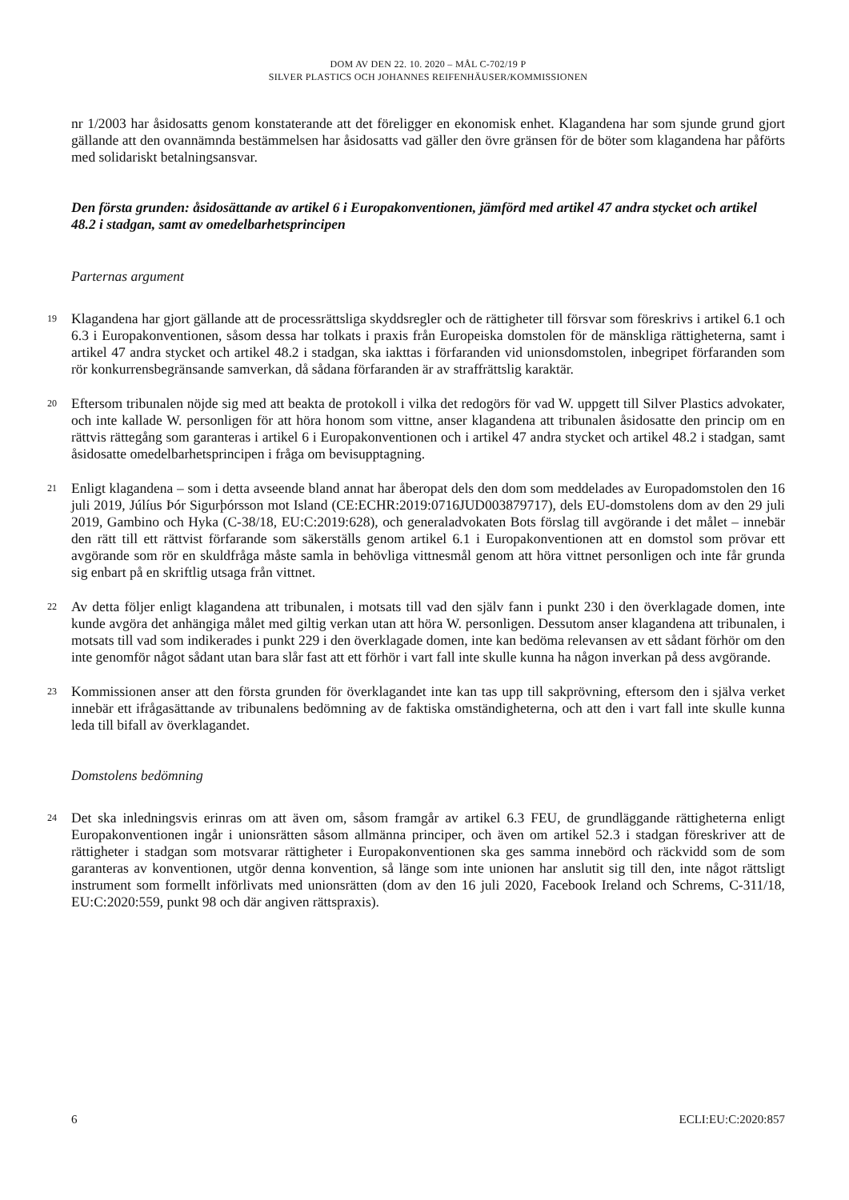DOM AV DEN 22. 10. 2020 – MÅL C-702/19 P
SILVER PLASTICS OCH JOHANNES REIFENHÄUSER/KOMMISSIONEN
nr 1/2003 har åsidosatts genom konstaterande att det föreligger en ekonomisk enhet. Klagandena har som sjunde grund gjort gällande att den ovannämnda bestämmelsen har åsidosatts vad gäller den övre gränsen för de böter som klagandena har påförts med solidariskt betalningsansvar.
Den första grunden: åsidosättande av artikel 6 i Europakonventionen, jämförd med artikel 47 andra stycket och artikel 48.2 i stadgan, samt av omedelbarhetsprincipen
Parternas argument
19
Klagandena har gjort gällande att de processrättsliga skyddsregler och de rättigheter till försvar som föreskrivs i artikel 6.1 och 6.3 i Europakonventionen, såsom dessa har tolkats i praxis från Europeiska domstolen för de mänskliga rättigheterna, samt i artikel 47 andra stycket och artikel 48.2 i stadgan, ska iakttas i förfaranden vid unionsdomstolen, inbegripet förfaranden som rör konkurrensbegränsande samverkan, då sådana förfaranden är av straffrättslig karaktär.
20
Eftersom tribunalen nöjde sig med att beakta de protokoll i vilka det redogörs för vad W. uppgett till Silver Plastics advokater, och inte kallade W. personligen för att höra honom som vittne, anser klagandena att tribunalen åsidosatte den princip om en rättvis rättegång som garanteras i artikel 6 i Europakonventionen och i artikel 47 andra stycket och artikel 48.2 i stadgan, samt åsidosatte omedelbarhetsprincipen i fråga om bevisupptagning.
21
Enligt klagandena – som i detta avseende bland annat har åberopat dels den dom som meddelades av Europadomstolen den 16 juli 2019, Júlíus Þór Sigurþórsson mot Island (CE:ECHR:2019:0716JUD003879717), dels EU-domstolens dom av den 29 juli 2019, Gambino och Hyka (C-38/18, EU:C:2019:628), och generaladvokaten Bots förslag till avgörande i det målet – innebär den rätt till ett rättvist förfarande som säkerställs genom artikel 6.1 i Europakonventionen att en domstol som prövar ett avgörande som rör en skuldfråga måste samla in behövliga vittnesmål genom att höra vittnet personligen och inte får grunda sig enbart på en skriftlig utsaga från vittnet.
22
Av detta följer enligt klagandena att tribunalen, i motsats till vad den själv fann i punkt 230 i den överklagade domen, inte kunde avgöra det anhängiga målet med giltig verkan utan att höra W. personligen. Dessutom anser klagandena att tribunalen, i motsats till vad som indikerades i punkt 229 i den överklagade domen, inte kan bedöma relevansen av ett sådant förhör om den inte genomför något sådant utan bara slår fast att ett förhör i vart fall inte skulle kunna ha någon inverkan på dess avgörande.
23
Kommissionen anser att den första grunden för överklagandet inte kan tas upp till sakprövning, eftersom den i själva verket innebär ett ifrågasättande av tribunalens bedömning av de faktiska omständigheterna, och att den i vart fall inte skulle kunna leda till bifall av överklagandet.
Domstolens bedömning
24
Det ska inledningsvis erinras om att även om, såsom framgår av artikel 6.3 FEU, de grundläggande rättigheterna enligt Europakonventionen ingår i unionsrätten såsom allmänna principer, och även om artikel 52.3 i stadgan föreskriver att de rättigheter i stadgan som motsvarar rättigheter i Europakonventionen ska ges samma innebörd och räckvidd som de som garanteras av konventionen, utgör denna konvention, så länge som inte unionen har anslutit sig till den, inte något rättsligt instrument som formellt införlivats med unionsrätten (dom av den 16 juli 2020, Facebook Ireland och Schrems, C-311/18, EU:C:2020:559, punkt 98 och där angiven rättspraxis).
6 ECLI:EU:C:2020:857